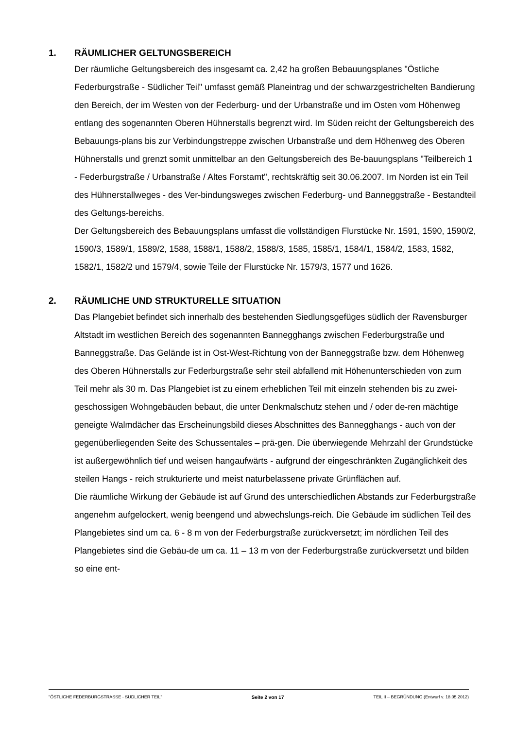1. RÄUMLICHER GELTUNGSBEREICH
Der räumliche Geltungsbereich des insgesamt ca. 2,42 ha großen Bebauungsplanes "Östliche Federburgstraße - Südlicher Teil" umfasst gemäß Planeintrag und der schwarzgestrichelten Bandierung den Bereich, der im Westen von der Federburg- und der Urbanstraße und im Osten vom Höhenweg entlang des sogenannten Oberen Hühnerstalls begrenzt wird. Im Süden reicht der Geltungsbereich des Bebauungs-plans bis zur Verbindungstreppe zwischen Urbanstraße und dem Höhenweg des Oberen Hühnerstalls und grenzt somit unmittelbar an den Geltungsbereich des Be-bauungsplans "Teilbereich 1 - Federburgstraße / Urbanstraße / Altes Forstamt", rechtskräftig seit 30.06.2007. Im Norden ist ein Teil des Hühnerstallweges - des Ver-bindungsweges zwischen Federburg- und Banneggstraße - Bestandteil des Geltungs-bereichs.
Der Geltungsbereich des Bebauungsplans umfasst die vollständigen Flurstücke Nr. 1591, 1590, 1590/2, 1590/3, 1589/1, 1589/2, 1588, 1588/1, 1588/2, 1588/3, 1585, 1585/1, 1584/1, 1584/2, 1583, 1582, 1582/1, 1582/2 und 1579/4, sowie Teile der Flurstücke Nr. 1579/3, 1577 und 1626.
2. RÄUMLICHE UND STRUKTURELLE SITUATION
Das Plangebiet befindet sich innerhalb des bestehenden Siedlungsgefüges südlich der Ravensburger Altstadt im westlichen Bereich des sogenannten Bannegghangs zwischen Federburgstraße und Banneggstraße. Das Gelände ist in Ost-West-Richtung von der Banneggstraße bzw. dem Höhenweg des Oberen Hühnerstalls zur Federburgstraße sehr steil abfallend mit Höhenunterschieden von zum Teil mehr als 30 m. Das Plangebiet ist zu einem erheblichen Teil mit einzeln stehenden bis zu zwei-geschossigen Wohngebäuden bebaut, die unter Denkmalschutz stehen und / oder de-ren mächtige geneigte Walmdächer das Erscheinungsbild dieses Abschnittes des Bannegghangs - auch von der gegenüberliegenden Seite des Schussentales – prä-gen. Die überwiegende Mehrzahl der Grundstücke ist außergewöhnlich tief und weisen hangaufwärts - aufgrund der eingeschränkten Zugänglichkeit des steilen Hangs - reich strukturierte und meist naturbelassene private Grünflächen auf.
Die räumliche Wirkung der Gebäude ist auf Grund des unterschiedlichen Abstands zur Federburgstraße angenehm aufgelockert, wenig beengend und abwechslungs-reich. Die Gebäude im südlichen Teil des Plangebietes sind um ca. 6 - 8 m von der Federburgstraße zurückversetzt; im nördlichen Teil des Plangebietes sind die Gebäu-de um ca. 11 – 13 m von der Federburgstraße zurückversetzt und bilden so eine ent-
"ÖSTLICHE FEDERBURGSTRASSE - SÜDLICHER TEIL" Seite 2 von 17 TEIL II – BEGRÜNDUNG (Entwurf v. 18.05.2012)